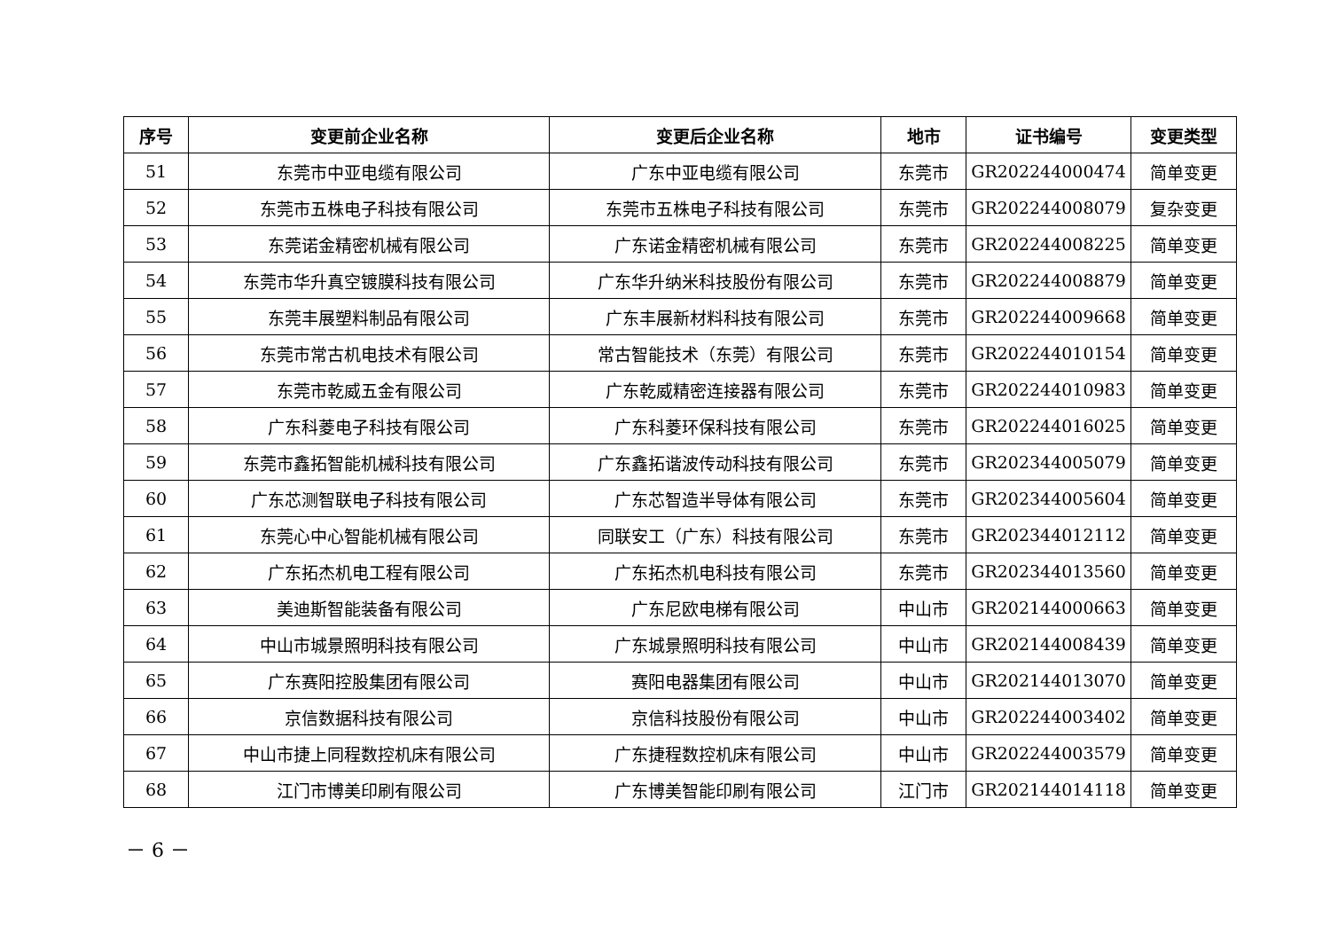| 序号 | 变更前企业名称 | 变更后企业名称 | 地市 | 证书编号 | 变更类型 |
| --- | --- | --- | --- | --- | --- |
| 51 | 东莞市中亚电缆有限公司 | 广东中亚电缆有限公司 | 东莞市 | GR202244000474 | 简单变更 |
| 52 | 东莞市五株电子科技有限公司 | 东莞市五株电子科技有限公司 | 东莞市 | GR202244008079 | 复杂变更 |
| 53 | 东莞诺金精密机械有限公司 | 广东诺金精密机械有限公司 | 东莞市 | GR202244008225 | 简单变更 |
| 54 | 东莞市华升真空镀膜科技有限公司 | 广东华升纳米科技股份有限公司 | 东莞市 | GR202244008879 | 简单变更 |
| 55 | 东莞丰展塑料制品有限公司 | 广东丰展新材料科技有限公司 | 东莞市 | GR202244009668 | 简单变更 |
| 56 | 东莞市常古机电技术有限公司 | 常古智能技术（东莞）有限公司 | 东莞市 | GR202244010154 | 简单变更 |
| 57 | 东莞市乾威五金有限公司 | 广东乾威精密连接器有限公司 | 东莞市 | GR202244010983 | 简单变更 |
| 58 | 广东科菱电子科技有限公司 | 广东科菱环保科技有限公司 | 东莞市 | GR202244016025 | 简单变更 |
| 59 | 东莞市鑫拓智能机械科技有限公司 | 广东鑫拓谐波传动科技有限公司 | 东莞市 | GR202344005079 | 简单变更 |
| 60 | 广东芯测智联电子科技有限公司 | 广东芯智造半导体有限公司 | 东莞市 | GR202344005604 | 简单变更 |
| 61 | 东莞心中心智能机械有限公司 | 同联安工（广东）科技有限公司 | 东莞市 | GR202344012112 | 简单变更 |
| 62 | 广东拓杰机电工程有限公司 | 广东拓杰机电科技有限公司 | 东莞市 | GR202344013560 | 简单变更 |
| 63 | 美迪斯智能装备有限公司 | 广东尼欧电梯有限公司 | 中山市 | GR202144000663 | 简单变更 |
| 64 | 中山市城景照明科技有限公司 | 广东城景照明科技有限公司 | 中山市 | GR202144008439 | 简单变更 |
| 65 | 广东赛阳控股集团有限公司 | 赛阳电器集团有限公司 | 中山市 | GR202144013070 | 简单变更 |
| 66 | 京信数据科技有限公司 | 京信科技股份有限公司 | 中山市 | GR202244003402 | 简单变更 |
| 67 | 中山市捷上同程数控机床有限公司 | 广东捷程数控机床有限公司 | 中山市 | GR202244003579 | 简单变更 |
| 68 | 江门市博美印刷有限公司 | 广东博美智能印刷有限公司 | 江门市 | GR202144014118 | 简单变更 |
－ 6 －